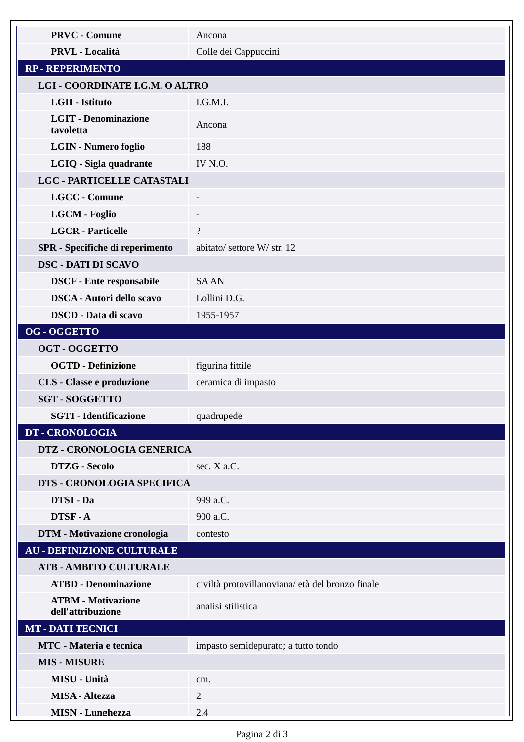| PRVC - Comune | Ancona |
| PRVL - Località | Colle dei Cappuccini |
| RP - REPERIMENTO | |
| LGI - COORDINATE I.G.M. O ALTRO | |
| LGII - Istituto | I.G.M.I. |
| LGIT - Denominazione tavoletta | Ancona |
| LGIN - Numero foglio | 188 |
| LGIQ - Sigla quadrante | IV N.O. |
| LGC - PARTICELLE CATASTALI | |
| LGCC - Comune | - |
| LGCM - Foglio | - |
| LGCR - Particelle | ? |
| SPR - Specifiche di reperimento | abitato/ settore W/ str. 12 |
| DSC - DATI DI SCAVO | |
| DSCF - Ente responsabile | SA AN |
| DSCA - Autori dello scavo | Lollini D.G. |
| DSCD - Data di scavo | 1955-1957 |
| OG - OGGETTO | |
| OGT - OGGETTO | |
| OGTD - Definizione | figurina fittile |
| CLS - Classe e produzione | ceramica di impasto |
| SGT - SOGGETTO | |
| SGTI - Identificazione | quadrupede |
| DT - CRONOLOGIA | |
| DTZ - CRONOLOGIA GENERICA | |
| DTZG - Secolo | sec. X a.C. |
| DTS - CRONOLOGIA SPECIFICA | |
| DTSI - Da | 999 a.C. |
| DTSF - A | 900 a.C. |
| DTM - Motivazione cronologia | contesto |
| AU - DEFINIZIONE CULTURALE | |
| ATB - AMBITO CULTURALE | |
| ATBD - Denominazione | civiltà protovillanoviana/ età del bronzo finale |
| ATBM - Motivazione dell'attribuzione | analisi stilistica |
| MT - DATI TECNICI | |
| MTC - Materia e tecnica | impasto semidepurato; a tutto tondo |
| MIS - MISURE | |
| MISU - Unità | cm. |
| MISA - Altezza | 2 |
| MISN - Lunghezza | 2.4 |
Pagina 2 di 3